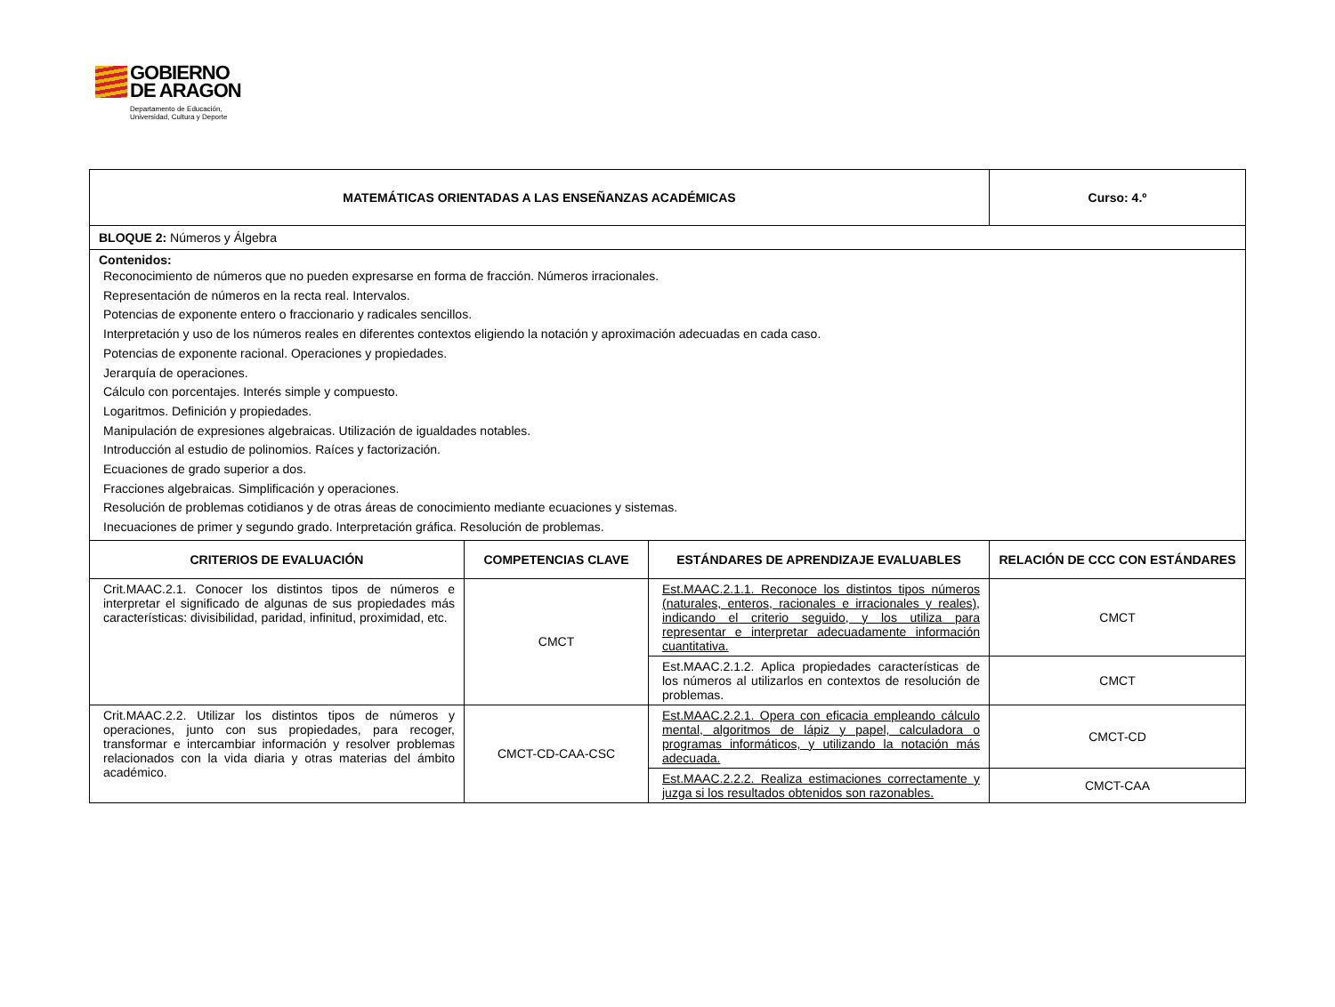GOBIERNO
DE ARAGON Departamento de Educación,
Universidad, Cultura y Deporte
| MATEMÁTICAS ORIENTADAS A LAS ENSEÑANZAS ACADÉMICAS | | | Curso: 4.º |
| --- | --- | --- | --- |
| BLOQUE 2: Números y Álgebra | | | |
| Contenidos: Reconocimiento de números que no pueden expresarse en forma de fracción. Números irracionales. Representación de números en la recta real. Intervalos. Potencias de exponente entero o fraccionario y radicales sencillos. Interpretación y uso de los números reales en diferentes contextos eligiendo la notación y aproximación adecuadas en cada caso. Potencias de exponente racional. Operaciones y propiedades. Jerarquía de operaciones. Cálculo con porcentajes. Interés simple y compuesto. Logaritmos. Definición y propiedades. Manipulación de expresiones algebraicas. Utilización de igualdades notables. Introducción al estudio de polinomios. Raíces y factorización. Ecuaciones de grado superior a dos. Fracciones algebraicas. Simplificación y operaciones. Resolución de problemas cotidianos y de otras áreas de conocimiento mediante ecuaciones y sistemas. Inecuaciones de primer y segundo grado. Interpretación gráfica. Resolución de problemas. | | | |
| CRITERIOS DE EVALUACIÓN | COMPETENCIAS CLAVE | ESTÁNDARES DE APRENDIZAJE EVALUABLES | RELACIÓN DE CCC CON ESTÁNDARES |
| Crit.MAAC.2.1. Conocer los distintos tipos de números e interpretar el significado de algunas de sus propiedades más características: divisibilidad, paridad, infinitud, proximidad, etc. | CMCT | Est.MAAC.2.1.1. Reconoce los distintos tipos números (naturales, enteros, racionales e irracionales y reales), indicando el criterio seguido, y los utiliza para representar e interpretar adecuadamente información cuantitativa. | CMCT |
| | | Est.MAAC.2.1.2. Aplica propiedades características de los números al utilizarlos en contextos de resolución de problemas. | CMCT |
| Crit.MAAC.2.2. Utilizar los distintos tipos de números y operaciones, junto con sus propiedades, para recoger, transformar e intercambiar información y resolver problemas relacionados con la vida diaria y otras materias del ámbito académico. | CMCT-CD-CAA-CSC | Est.MAAC.2.2.1. Opera con eficacia empleando cálculo mental, algoritmos de lápiz y papel, calculadora o programas informáticos, y utilizando la notación más adecuada. | CMCT-CD |
| | | Est.MAAC.2.2.2. Realiza estimaciones correctamente y juzga si los resultados obtenidos son razonables. | CMCT-CAA |